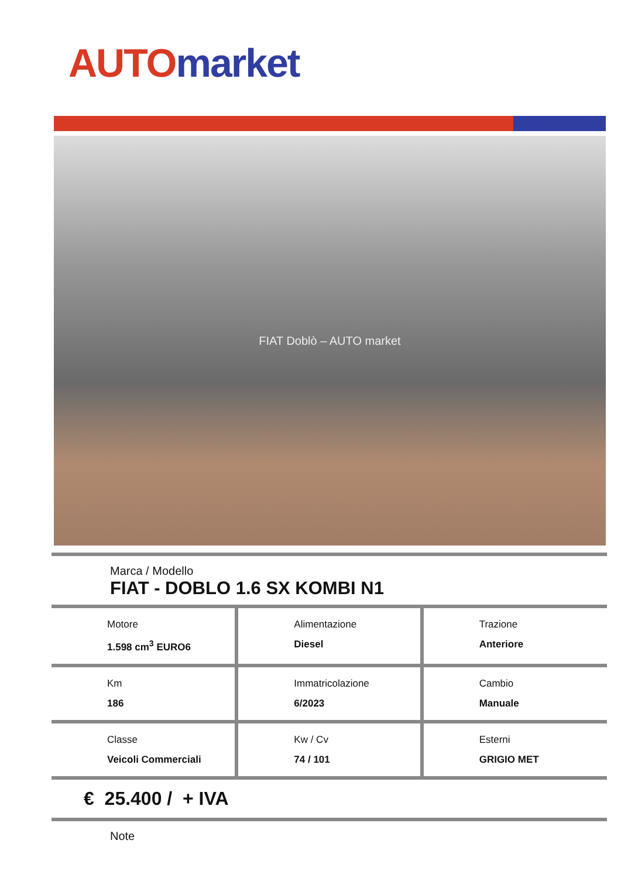AUTO market
FIAT Doblò – AUTO market
Marca / Modello
FIAT - DOBLO 1.6 SX KOMBI N1
| Motore 1.598 cm<sup>3</sup> EURO6 | Alimentazione Diesel | Trazione Anteriore |
| Km 186 | Immatricolazione 6/2023 | Cambio Manuale |
| Classe Veicoli Commerciali | Kw / Cv 74 / 101 | Esterni GRIGIO MET |
€ 25.400 / + IVA
Note